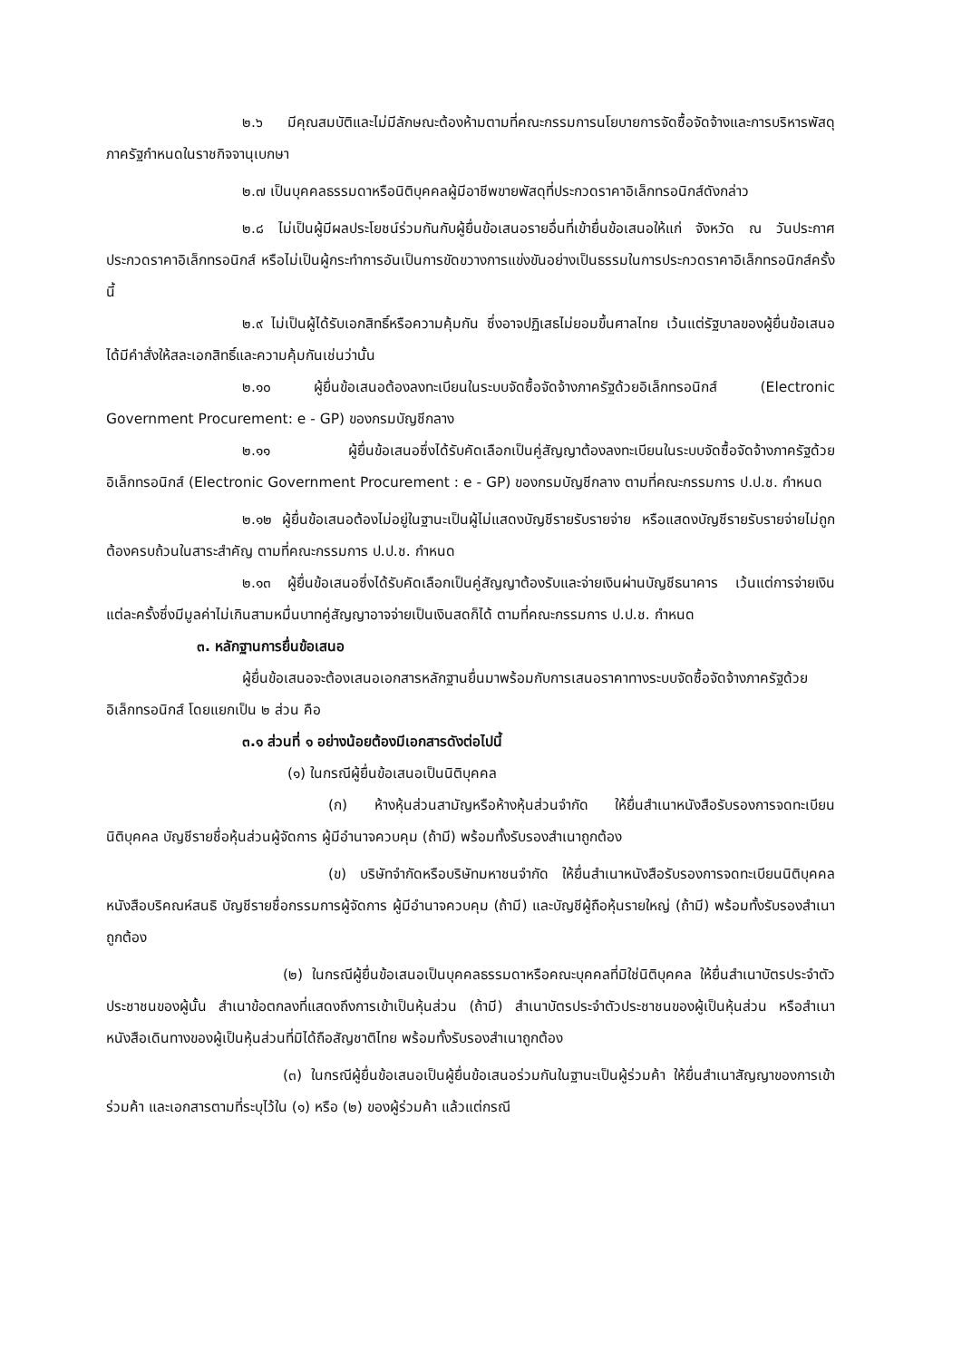๒.๖ มีคุณสมบัติและไม่มีลักษณะต้องห้ามตามที่คณะกรรมการนโยบายการจัดซื้อจัดจ้างและการบริหารพัสดุภาครัฐกำหนดในราชกิจจานุเบกษา
๒.๗ เป็นบุคคลธรรมดาหรือนิติบุคคลผู้มีอาชีพขายพัสดุที่ประกวดราคาอิเล็กทรอนิกส์ดังกล่าว
๒.๘ ไม่เป็นผู้มีผลประโยชน์ร่วมกันกับผู้ยื่นข้อเสนอรายอื่นที่เข้ายื่นข้อเสนอให้แก่ จังหวัด ณ วันประกาศประกวดราคาอิเล็กทรอนิกส์ หรือไม่เป็นผู้กระทำการอันเป็นการขัดขวางการแข่งขันอย่างเป็นธรรมในการประกวดราคาอิเล็กทรอนิกส์ครั้งนี้
๒.๙ ไม่เป็นผู้ได้รับเอกสิทธิ์หรือความคุ้มกัน ซึ่งอาจปฏิเสธไม่ยอมขึ้นศาลไทย เว้นแต่รัฐบาลของผู้ยื่นข้อเสนอได้มีคำสั่งให้สละเอกสิทธิ์และความคุ้มกันเช่นว่านั้น
๒.๑๐ ผู้ยื่นข้อเสนอต้องลงทะเบียนในระบบจัดซื้อจัดจ้างภาครัฐด้วยอิเล็กทรอนิกส์ (Electronic Government Procurement: e - GP) ของกรมบัญชีกลาง
๒.๑๑ ผู้ยื่นข้อเสนอซึ่งได้รับคัดเลือกเป็นคู่สัญญาต้องลงทะเบียนในระบบจัดซื้อจัดจ้างภาครัฐด้วยอิเล็กทรอนิกส์ (Electronic Government Procurement : e - GP) ของกรมบัญชีกลาง ตามที่คณะกรรมการ ป.ป.ช. กำหนด
๒.๑๒ ผู้ยื่นข้อเสนอต้องไม่อยู่ในฐานะเป็นผู้ไม่แสดงบัญชีรายรับรายจ่าย หรือแสดงบัญชีรายรับรายจ่ายไม่ถูกต้องครบถ้วนในสาระสำคัญ ตามที่คณะกรรมการ ป.ป.ช. กำหนด
๒.๑๓ ผู้ยื่นข้อเสนอซึ่งได้รับคัดเลือกเป็นคู่สัญญาต้องรับและจ่ายเงินผ่านบัญชีธนาคาร เว้นแต่การจ่ายเงินแต่ละครั้งซึ่งมีมูลค่าไม่เกินสามหมื่นบาทคู่สัญญาอาจจ่ายเป็นเงินสดก็ได้ ตามที่คณะกรรมการ ป.ป.ช. กำหนด
๓. หลักฐานการยื่นข้อเสนอ
ผู้ยื่นข้อเสนอจะต้องเสนอเอกสารหลักฐานยื่นมาพร้อมกับการเสนอราคาทางระบบจัดซื้อจัดจ้างภาครัฐด้วยอิเล็กทรอนิกส์ โดยแยกเป็น ๒ ส่วน คือ
๓.๑ ส่วนที่ ๑ อย่างน้อยต้องมีเอกสารดังต่อไปนี้
(๑) ในกรณีผู้ยื่นข้อเสนอเป็นนิติบุคคล
(ก) ห้างหุ้นส่วนสามัญหรือห้างหุ้นส่วนจำกัด ให้ยื่นสำเนาหนังสือรับรองการจดทะเบียนนิติบุคคล บัญชีรายชื่อหุ้นส่วนผู้จัดการ ผู้มีอำนาจควบคุม (ถ้ามี) พร้อมทั้งรับรองสำเนาถูกต้อง
(ข) บริษัทจำกัดหรือบริษัทมหาชนจำกัด ให้ยื่นสำเนาหนังสือรับรองการจดทะเบียนนิติบุคคล หนังสือบริคณห์สนธิ บัญชีรายชื่อกรรมการผู้จัดการ ผู้มีอำนาจควบคุม (ถ้ามี) และบัญชีผู้ถือหุ้นรายใหญ่ (ถ้ามี) พร้อมทั้งรับรองสำเนาถูกต้อง
(๒) ในกรณีผู้ยื่นข้อเสนอเป็นบุคคลธรรมดาหรือคณะบุคคลที่มิใช่นิติบุคคล ให้ยื่นสำเนาบัตรประจำตัวประชาชนของผู้นั้น สำเนาข้อตกลงที่แสดงถึงการเข้าเป็นหุ้นส่วน (ถ้ามี) สำเนาบัตรประจำตัวประชาชนของผู้เป็นหุ้นส่วน หรือสำเนาหนังสือเดินทางของผู้เป็นหุ้นส่วนที่มิได้ถือสัญชาติไทย พร้อมทั้งรับรองสำเนาถูกต้อง
(๓) ในกรณีผู้ยื่นข้อเสนอเป็นผู้ยื่นข้อเสนอร่วมกันในฐานะเป็นผู้ร่วมค้า ให้ยื่นสำเนาสัญญาของการเข้าร่วมค้า และเอกสารตามที่ระบุไว้ใน (๑) หรือ (๒) ของผู้ร่วมค้า แล้วแต่กรณี